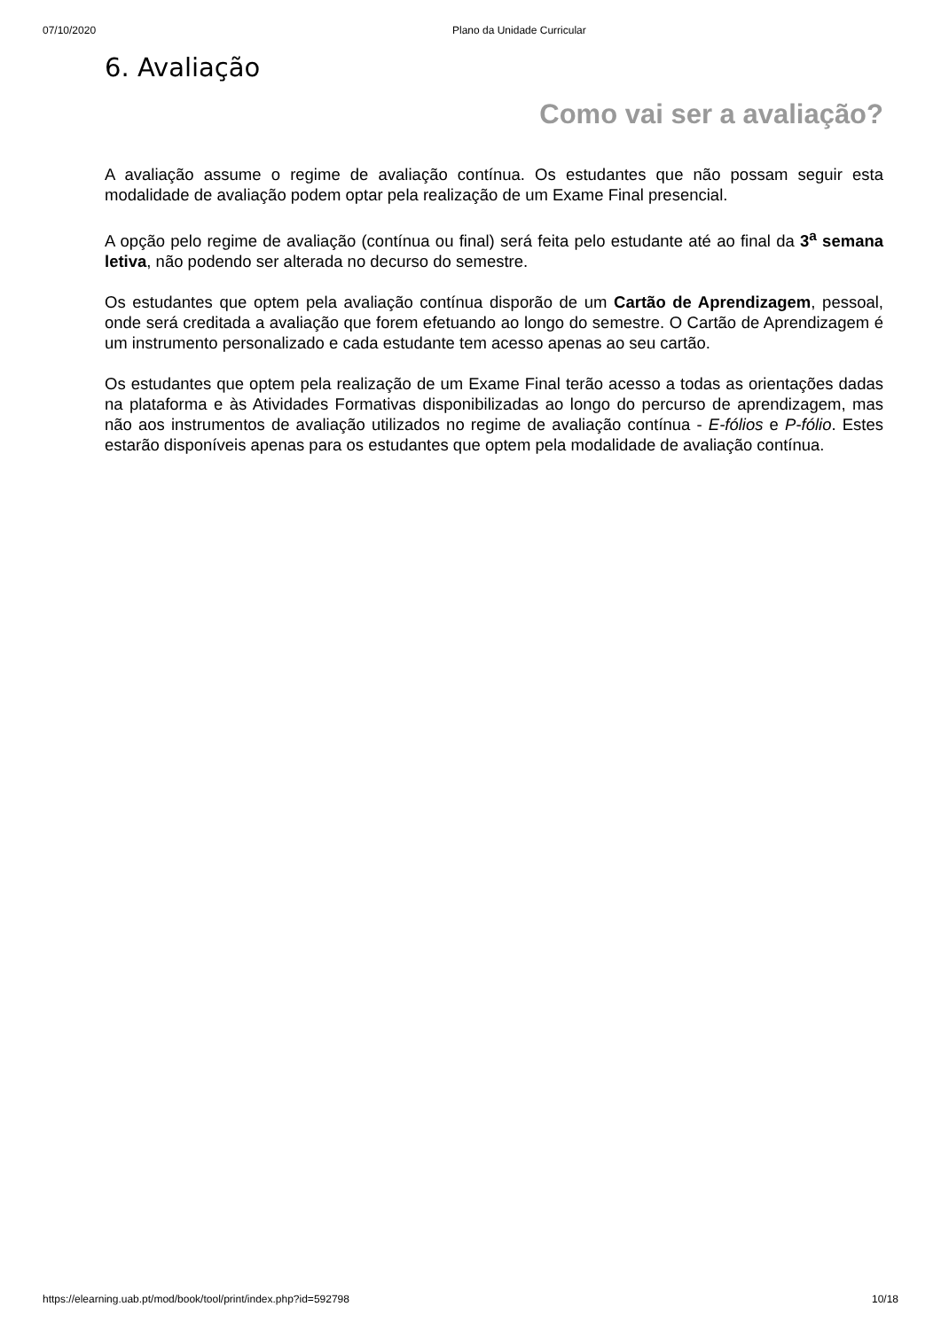07/10/2020 Plano da Unidade Curricular
6. Avaliação
Como vai ser a avaliação?
A avaliação assume o regime de avaliação contínua. Os estudantes que não possam seguir esta modalidade de avaliação podem optar pela realização de um Exame Final presencial.
A opção pelo regime de avaliação (contínua ou final) será feita pelo estudante até ao final da 3<sup>a</sup> semana letiva, não podendo ser alterada no decurso do semestre.
Os estudantes que optem pela avaliação contínua disporão de um Cartão de Aprendizagem, pessoal, onde será creditada a avaliação que forem efetuando ao longo do semestre. O Cartão de Aprendizagem é um instrumento personalizado e cada estudante tem acesso apenas ao seu cartão.
Os estudantes que optem pela realização de um Exame Final terão acesso a todas as orientações dadas na plataforma e às Atividades Formativas disponibilizadas ao longo do percurso de aprendizagem, mas não aos instrumentos de avaliação utilizados no regime de avaliação contínua - E-fólios e P-fólio. Estes estarão disponíveis apenas para os estudantes que optem pela modalidade de avaliação contínua.
https://elearning.uab.pt/mod/book/tool/print/index.php?id=592798 10/18